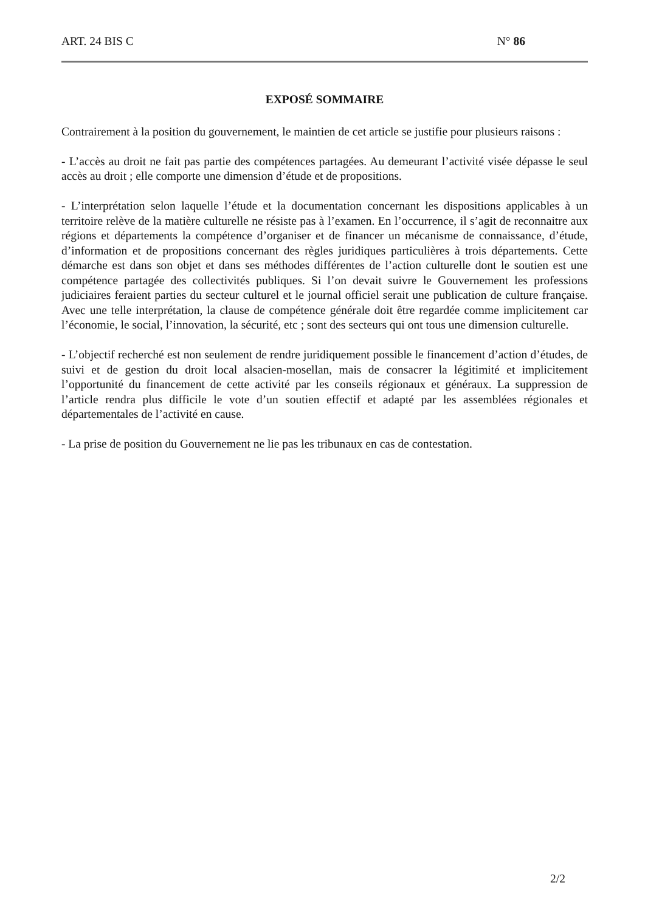ART. 24 BIS C N° 86
EXPOSÉ SOMMAIRE
Contrairement à la position du gouvernement, le maintien de cet article se justifie pour plusieurs raisons :
- L’accès au droit ne fait pas partie des compétences partagées. Au demeurant l’activité visée dépasse le seul accès au droit ; elle comporte une dimension d’étude et de propositions.
- L’interprétation selon laquelle l’étude et la documentation concernant les dispositions applicables à un territoire relève de la matière culturelle ne résiste pas à l’examen. En l’occurrence, il s’agit de reconnaitre aux régions et départements la compétence d’organiser et de financer un mécanisme de connaissance, d’étude, d’information et de propositions concernant des règles juridiques particulières à trois départements. Cette démarche est dans son objet et dans ses méthodes différentes de l’action culturelle dont le soutien est une compétence partagée des collectivités publiques. Si l’on devait suivre le Gouvernement les professions judiciaires feraient parties du secteur culturel et le journal officiel serait une publication de culture française. Avec une telle interprétation, la clause de compétence générale doit être regardée comme implicitement car l’économie, le social, l’innovation, la sécurité, etc ; sont des secteurs qui ont tous une dimension culturelle.
- L’objectif recherché est non seulement de rendre juridiquement possible le financement d’action d’études, de suivi et de gestion du droit local alsacien-mosellan, mais de consacrer la légitimité et implicitement l’opportunité du financement de cette activité par les conseils régionaux et généraux. La suppression de l’article rendra plus difficile le vote d’un soutien effectif et adapté par les assemblées régionales et départementales de l’activité en cause.
- La prise de position du Gouvernement ne lie pas les tribunaux en cas de contestation.
2/2